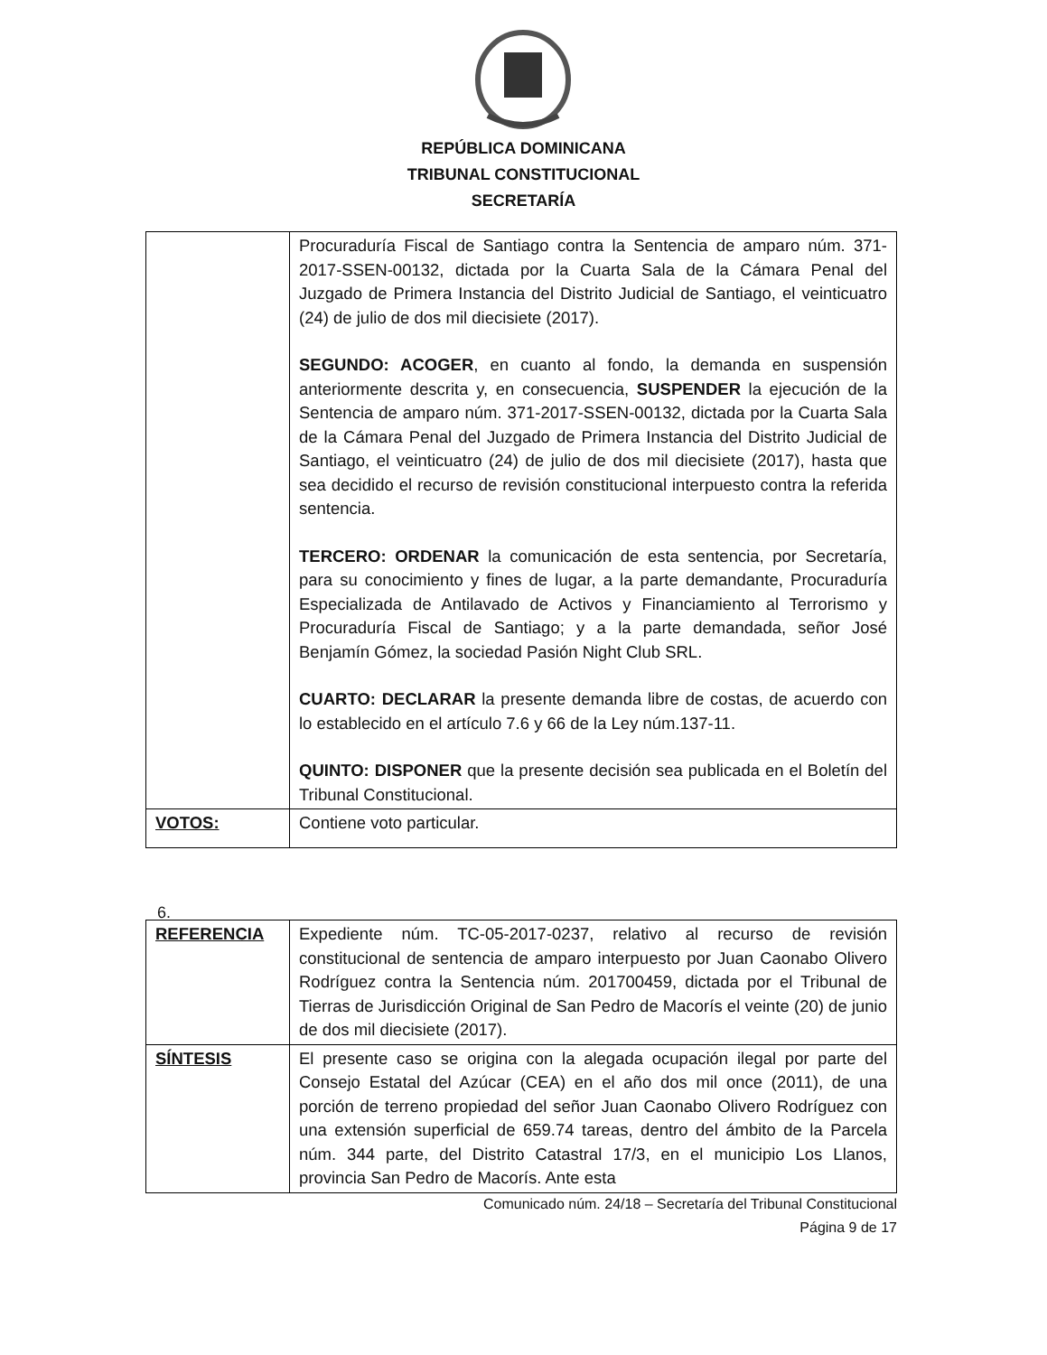REPÚBLICA DOMINICANA
TRIBUNAL CONSTITUCIONAL
SECRETARÍA
| | Procuraduría Fiscal de Santiago contra la Sentencia de amparo núm. 371-2017-SSEN-00132, dictada por la Cuarta Sala de la Cámara Penal del Juzgado de Primera Instancia del Distrito Judicial de Santiago, el veinticuatro (24) de julio de dos mil diecisiete (2017). SEGUNDO: ACOGER , en cuanto al fondo, la demanda en suspensión anteriormente descrita y, en consecuencia, SUSPENDER la ejecución de la Sentencia de amparo núm. 371-2017-SSEN-00132, dictada por la Cuarta Sala de la Cámara Penal del Juzgado de Primera Instancia del Distrito Judicial de Santiago, el veinticuatro (24) de julio de dos mil diecisiete (2017), hasta que sea decidido el recurso de revisión constitucional interpuesto contra la referida sentencia. TERCERO: ORDENAR la comunicación de esta sentencia, por Secretaría, para su conocimiento y fines de lugar, a la parte demandante, Procuraduría Especializada de Antilavado de Activos y Financiamiento al Terrorismo y Procuraduría Fiscal de Santiago; y a la parte demandada, señor José Benjamín Gómez, la sociedad Pasión Night Club SRL. CUARTO: DECLARAR la presente demanda libre de costas, de acuerdo con lo establecido en el artículo 7.6 y 66 de la Ley núm.137-11. QUINTO: DISPONER que la presente decisión sea publicada en el Boletín del Tribunal Constitucional. |
| VOTOS: | Contiene voto particular. |
6.
| REFERENCIA | Expediente núm. TC-05-2017-0237, relativo al recurso de revisión constitucional de sentencia de amparo interpuesto por Juan Caonabo Olivero Rodríguez contra la Sentencia núm. 201700459, dictada por el Tribunal de Tierras de Jurisdicción Original de San Pedro de Macorís el veinte (20) de junio de dos mil diecisiete (2017). |
| SÍNTESIS | El presente caso se origina con la alegada ocupación ilegal por parte del Consejo Estatal del Azúcar (CEA) en el año dos mil once (2011), de una porción de terreno propiedad del señor Juan Caonabo Olivero Rodríguez con una extensión superficial de 659.74 tareas, dentro del ámbito de la Parcela núm. 344 parte, del Distrito Catastral 17/3, en el municipio Los Llanos, provincia San Pedro de Macorís. Ante esta |
Comunicado núm. 24/18 – Secretaría del Tribunal Constitucional
Página 9 de 17